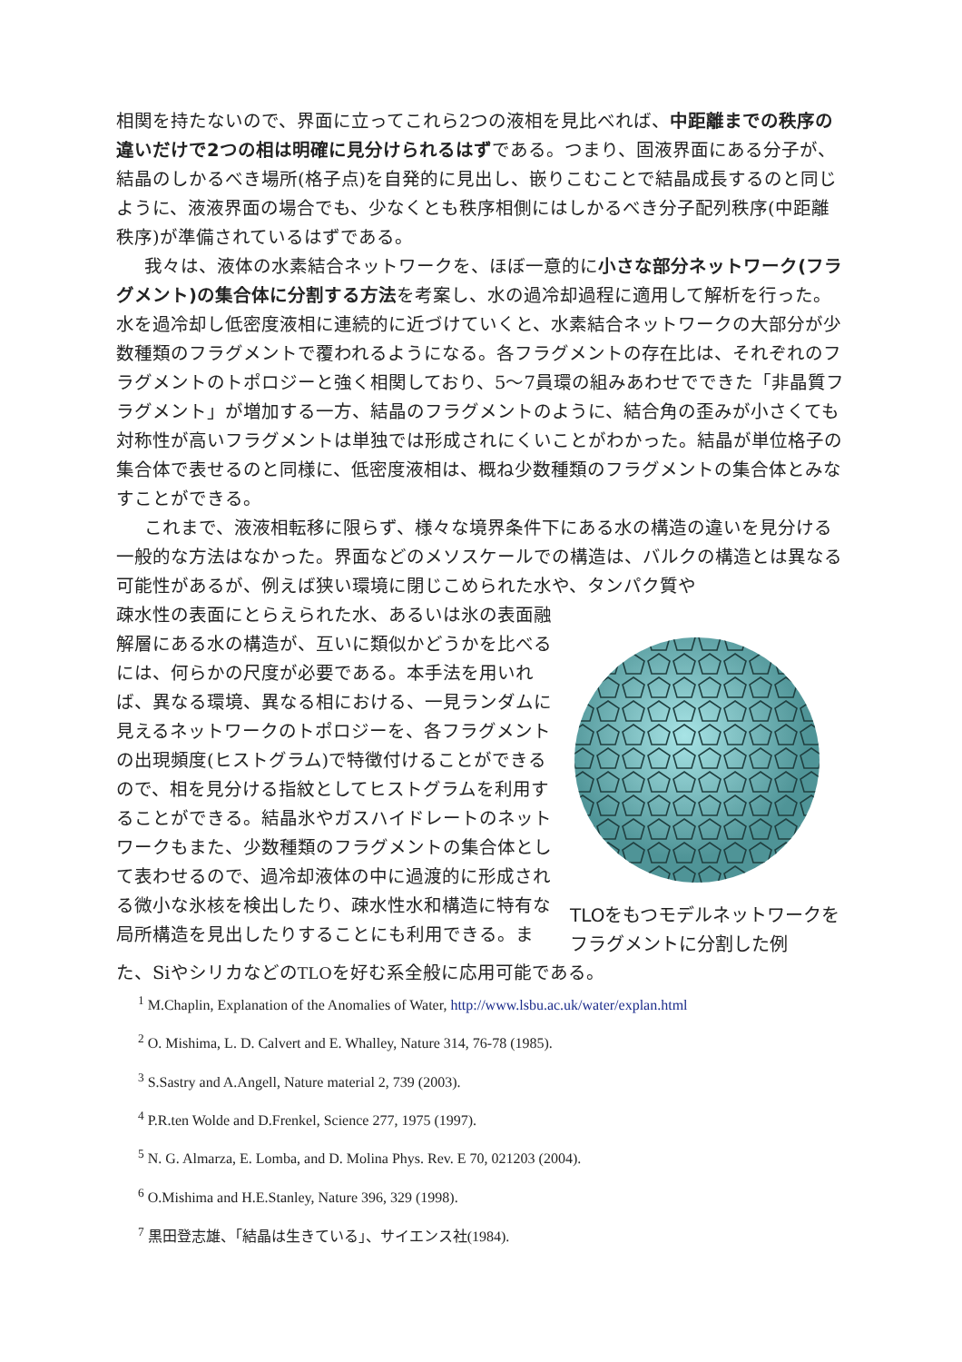相関を持たないので、界面に立ってこれら2つの液相を見比べれば、中距離までの秩序の違いだけで2つの相は明確に見分けられるはずである。つまり、固液界面にある分子が、結晶のしかるべき場所(格子点)を自発的に見出し、嵌りこむことで結晶成長するのと同じように、液液界面の場合でも、少なくとも秩序相側にはしかるべき分子配列秩序(中距離秩序)が準備されているはずである。
我々は、液体の水素結合ネットワークを、ほぼ一意的に小さな部分ネットワーク(フラグメント)の集合体に分割する方法を考案し、水の過冷却過程に適用して解析を行った。水を過冷却し低密度液相に連続的に近づけていくと、水素結合ネットワークの大部分が少数種類のフラグメントで覆われるようになる。各フラグメントの存在比は、それぞれのフラグメントのトポロジーと強く相関しており、5〜7員環の組みあわせでできた「非晶質フラグメント」が増加する一方、結晶のフラグメントのように、結合角の歪みが小さくても対称性が高いフラグメントは単独では形成されにくいことがわかった。結晶が単位格子の集合体で表せるのと同様に、低密度液相は、概ね少数種類のフラグメントの集合体とみなすことができる。
これまで、液液相転移に限らず、様々な境界条件下にある水の構造の違いを見分ける一般的な方法はなかった。界面などのメソスケールでの構造は、バルクの構造とは異なる可能性があるが、例えば狭い環境に閉じこめられた水や、タンパク質や
疎水性の表面にとらえられた水、あるいは氷の表面融解層にある水の構造が、互いに類似かどうかを比べるには、何らかの尺度が必要である。本手法を用いれば、異なる環境、異なる相における、一見ランダムに見えるネットワークのトポロジーを、各フラグメントの出現頻度(ヒストグラム)で特徴付けることができるので、相を見分ける指紋としてヒストグラムを利用することができる。結晶氷やガスハイドレートのネットワークもまた、少数種類のフラグメントの集合体として表わせるので、過冷却液体の中に過渡的に形成される微小な氷核を検出したり、疎水性水和構造に特有な局所構造を見出したりすることにも利用できる。ま
TLOをもつモデルネットワークをフラグメントに分割した例
た、SiやシリカなどのTLOを好む系全般に応用可能である。
<sup>1</sup> M.Chaplin, Explanation of the Anomalies of Water, http://www.lsbu.ac.uk/water/explan.html
<sup>2</sup> O. Mishima, L. D. Calvert and E. Whalley, Nature 314, 76-78 (1985).
<sup>3</sup> S.Sastry and A.Angell, Nature material 2, 739 (2003).
<sup>4</sup> P.R.ten Wolde and D.Frenkel, Science 277, 1975 (1997).
<sup>5</sup> N. G. Almarza, E. Lomba, and D. Molina Phys. Rev. E 70, 021203 (2004).
<sup>6</sup> O.Mishima and H.E.Stanley, Nature 396, 329 (1998).
<sup>7</sup> 黒田登志雄、「結晶は生きている」、サイエンス社(1984).